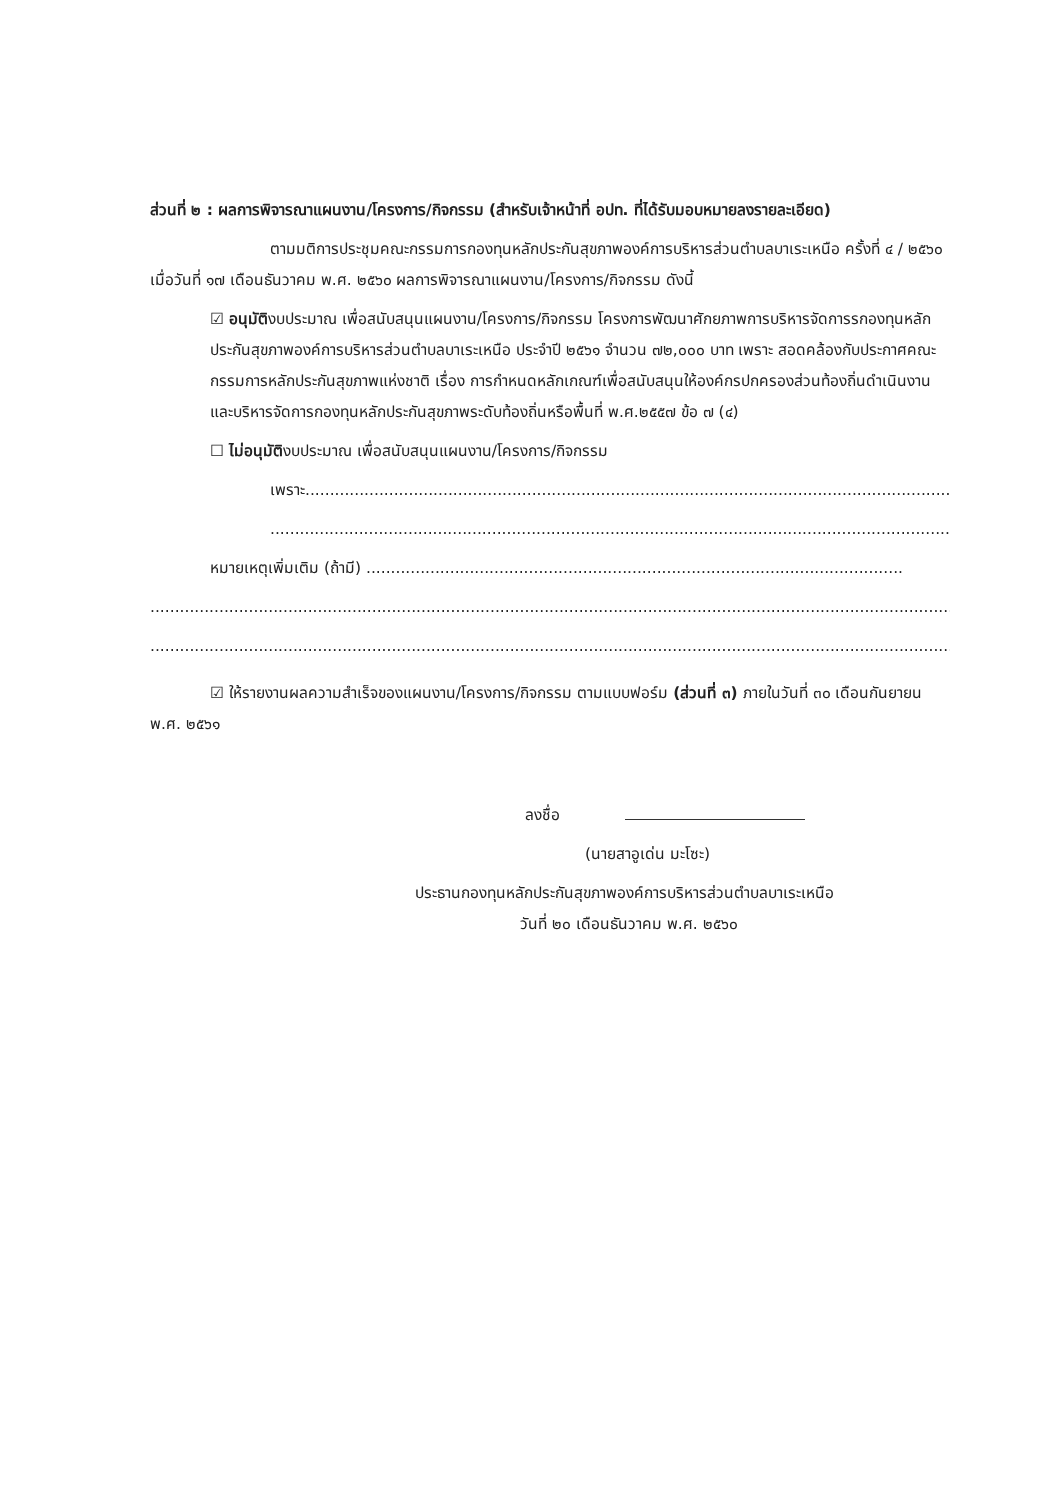ส่วนที่ ๒ : ผลการพิจารณาแผนงาน/โครงการ/กิจกรรม (สำหรับเจ้าหน้าที่ อปท. ที่ได้รับมอบหมายลงรายละเอียด)
ตามมติการประชุมคณะกรรมการกองทุนหลักประกันสุขภาพองค์การบริหารส่วนตำบลบาเระเหนือ ครั้งที่ ๔ / ๒๕๖๐ เมื่อวันที่ ๑๗ เดือนธันวาคม พ.ศ. ๒๕๖๐ ผลการพิจารณาแผนงาน/โครงการ/กิจกรรม ดังนี้
☑ อนุมัติงบประมาณ เพื่อสนับสนุนแผนงาน/โครงการ/กิจกรรม โครงการพัฒนาศักยภาพการบริหารจัดการรกองทุนหลักประกันสุขภาพองค์การบริหารส่วนตำบลบาเระเหนือ ประจำปี ๒๕๖๑ จำนวน ๗๒,๐๐๐ บาท เพราะ สอดคล้องกับประกาศคณะกรรมการหลักประกันสุขภาพแห่งชาติ เรื่อง การกำหนดหลักเกณฑ์เพื่อสนับสนุนให้องค์กรปกครองส่วนท้องถิ่นดำเนินงานและบริหารจัดการกองทุนหลักประกันสุขภาพระดับท้องถิ่นหรือพื้นที่ พ.ศ.๒๕๕๗ ข้อ ๗ (๔)
☐ ไม่อนุมัติงบประมาณ เพื่อสนับสนุนแผนงาน/โครงการ/กิจกรรม
เพราะ.......................................................................................................................................
.............................................................................................................................................
หมายเหตุเพิ่มเติม (ถ้ามี) .............................................................................................................
.....................................................................................................................................................................
.....................................................................................................................................................................
☑ ให้รายงานผลความสำเร็จของแผนงาน/โครงการ/กิจกรรม ตามแบบฟอร์ม (ส่วนที่ ๓) ภายในวันที่ ๓๐ เดือนกันยายน พ.ศ. ๒๕๖๑
ลงชื่อ
(นายสาอูเด่น มะโซะ)
ประธานกองทุนหลักประกันสุขภาพองค์การบริหารส่วนตำบลบาเระเหนือ
วันที่ ๒๐ เดือนธันวาคม พ.ศ. ๒๕๖๐